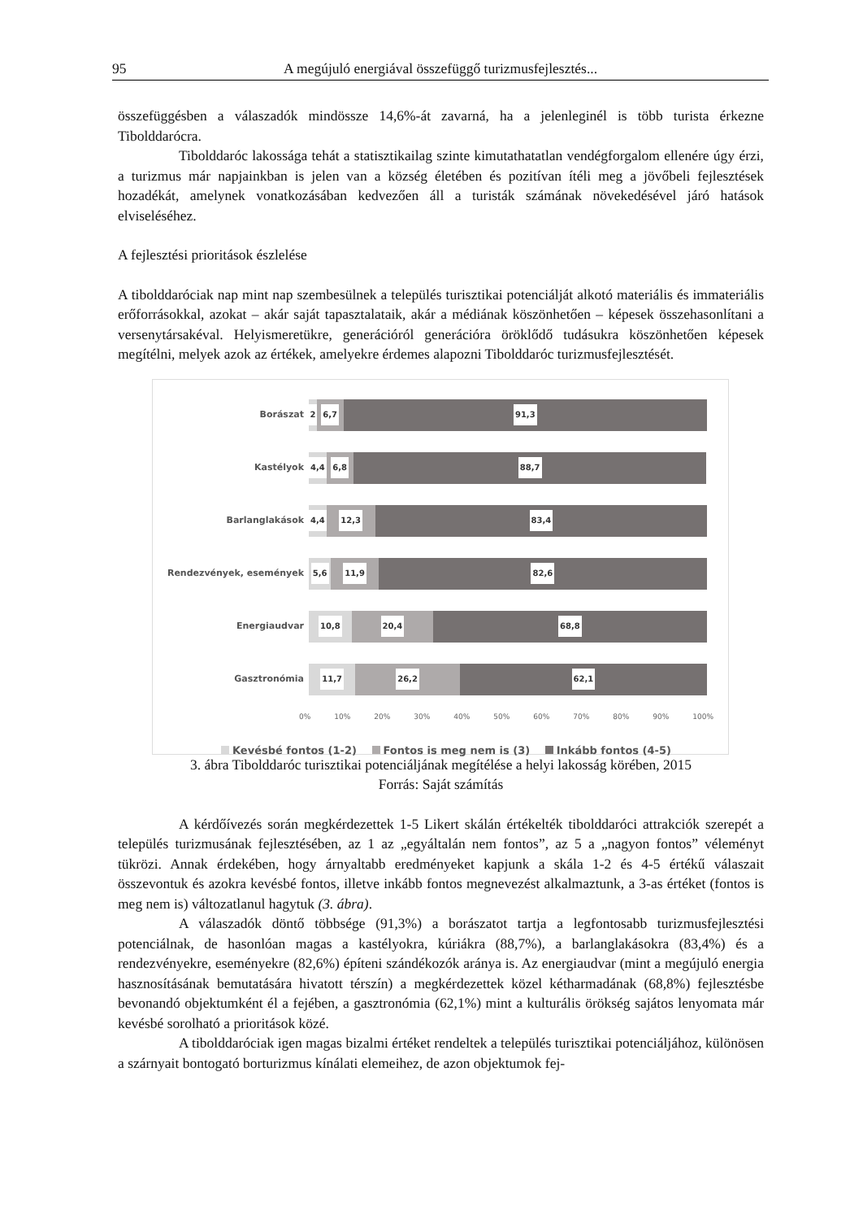95 A megújuló energiával összefüggő turizmusfejlesztés...
összefüggésben a válaszadók mindössze 14,6%-át zavarná, ha a jelenleginél is több turista érkezne Tibolddarócra.
Tibolddaróc lakossága tehát a statisztikailag szinte kimutathatatlan vendégforgalom ellenére úgy érzi, a turizmus már napjainkban is jelen van a község életében és pozitívan ítéli meg a jövőbeli fejlesztések hozadékát, amelynek vonatkozásában kedvezően áll a turisták számának növekedésével járó hatások elviseléséhez.
A fejlesztési prioritások észlelése
A tibolddaróciak nap mint nap szembesülnek a település turisztikai potenciálját alkotó materiális és immateriális erőforrásokkal, azokat – akár saját tapasztalataik, akár a médiának köszönhetően – képesek összehasonlítani a versenytársakéval. Helyismeretükre, generációról generációra öröklődő tudásukra köszönhetően képesek megítélni, melyek azok az értékek, amelyekre érdemes alapozni Tibolddaróc turizmusfejlesztését.
Borászat
2 6,7 91,3
Kastélyok
4,4 6,8 88,7
Barlanglakások
4,4 12,3 83,4
Rendezvények, események
5,6 11,9 82,6
Energiaudvar
10,8 20,4 68,8
Gasztronómia
11,7 26,2 62,1
0% 10% 20% 30% 40% 50% 60% 70% 80% 90% 100%
Kevésbé fontos (1-2) Fontos is meg nem is (3) Inkább fontos (4-5)
3. ábra Tibolddaróc turisztikai potenciáljának megítélése a helyi lakosság körében, 2015
Forrás: Saját számítás
A kérdőívezés során megkérdezettek 1-5 Likert skálán értékelték tibolddaróci attrakciók szerepét a település turizmusának fejlesztésében, az 1 az „egyáltalán nem fontos”, az 5 a „nagyon fontos” véleményt tükrözi. Annak érdekében, hogy árnyaltabb eredményeket kapjunk a skála 1-2 és 4-5 értékű válaszait összevontuk és azokra kevésbé fontos, illetve inkább fontos megnevezést alkalmaztunk, a 3-as értéket (fontos is meg nem is) változatlanul hagytuk (3. ábra).
A válaszadók döntő többsége (91,3%) a borászatot tartja a legfontosabb turizmusfejlesztési potenciálnak, de hasonlóan magas a kastélyokra, kúriákra (88,7%), a barlanglakásokra (83,4%) és a rendezvényekre, eseményekre (82,6%) építeni szándékozók aránya is. Az energiaudvar (mint a megújuló energia hasznosításának bemutatására hivatott térszín) a megkérdezettek közel kétharmadának (68,8%) fejlesztésbe bevonandó objektumként él a fejében, a gasztronómia (62,1%) mint a kulturális örökség sajátos lenyomata már kevésbé sorolható a prioritások közé.
A tibolddaróciak igen magas bizalmi értéket rendeltek a település turisztikai potenciáljához, különösen a szárnyait bontogató borturizmus kínálati elemeihez, de azon objektumok fej-